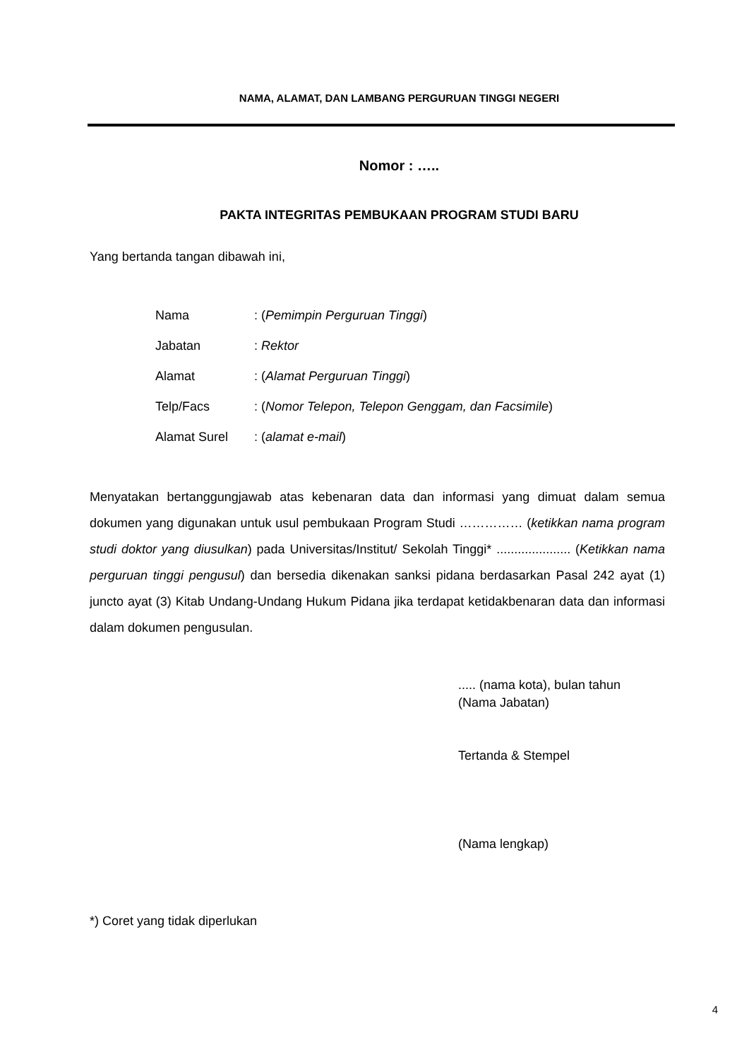NAMA, ALAMAT, DAN LAMBANG PERGURUAN TINGGI NEGERI
Nomor : …..
PAKTA INTEGRITAS PEMBUKAAN PROGRAM STUDI BARU
Yang bertanda tangan dibawah ini,
| Nama | : ( Pemimpin Perguruan Tinggi ) |
| Jabatan | : Rektor |
| Alamat | : ( Alamat Perguruan Tinggi ) |
| Telp/Facs | : ( Nomor Telepon, Telepon Genggam, dan Facsimile ) |
| Alamat Surel | : ( alamat e-mail ) |
Menyatakan bertanggungjawab atas kebenaran data dan informasi yang dimuat dalam semua dokumen yang digunakan untuk usul pembukaan Program Studi …………… (ketikkan nama program studi doktor yang diusulkan) pada Universitas/Institut/ Sekolah Tinggi* ..................... (Ketikkan nama perguruan tinggi pengusul) dan bersedia dikenakan sanksi pidana berdasarkan Pasal 242 ayat (1) juncto ayat (3) Kitab Undang-Undang Hukum Pidana jika terdapat ketidakbenaran data dan informasi dalam dokumen pengusulan.
..... (nama kota), bulan tahun
(Nama Jabatan)
Tertanda & Stempel
(Nama lengkap)
*) Coret yang tidak diperlukan
4